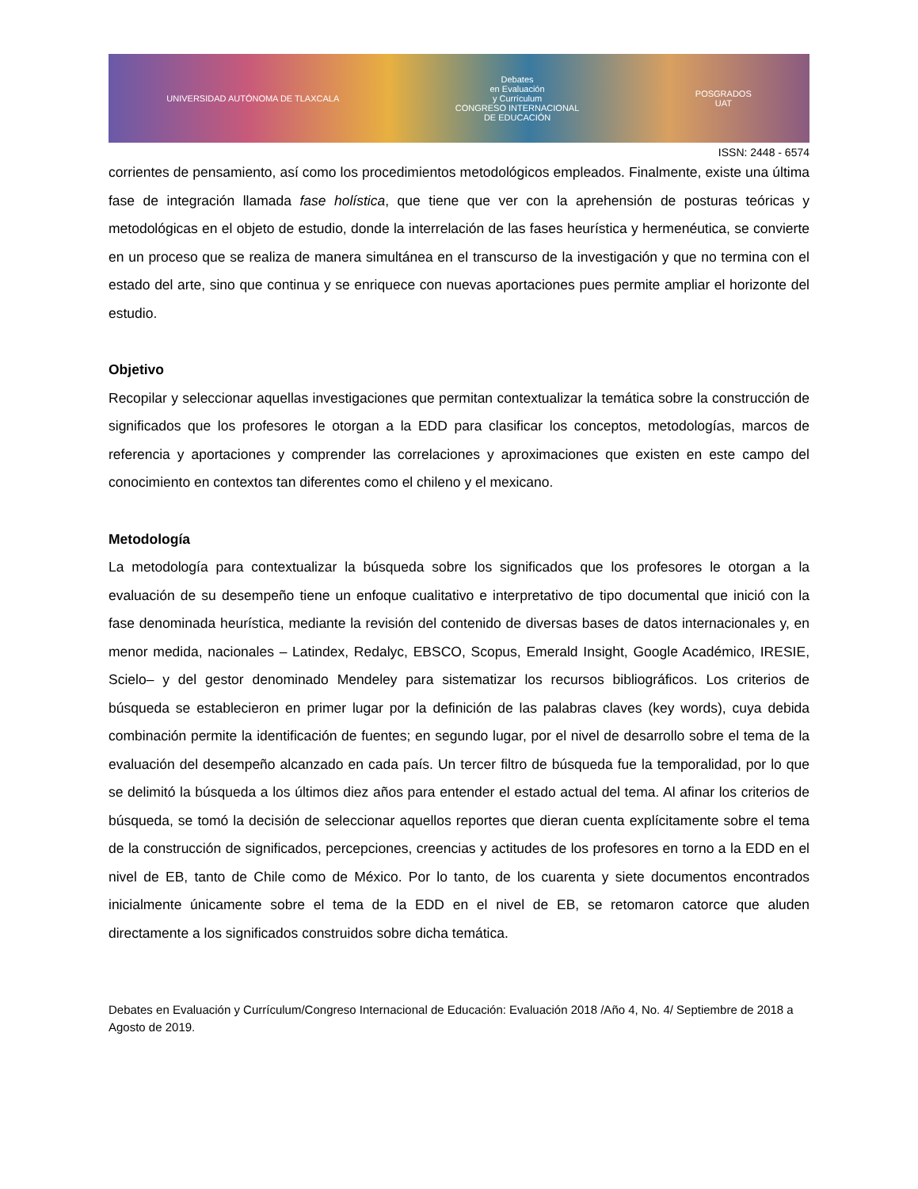UNIVERSIDAD AUTÓNOMA DE TLAXCALA
Debates
en Evaluación
y Currículum
CONGRESO INTERNACIONAL
DE EDUCACIÓN
POSGRADOS
UAT
ISSN: 2448 - 6574
corrientes de pensamiento, así como los procedimientos metodológicos empleados. Finalmente, existe una última fase de integración llamada fase holística, que tiene que ver con la aprehensión de posturas teóricas y metodológicas en el objeto de estudio, donde la interrelación de las fases heurística y hermenéutica, se convierte en un proceso que se realiza de manera simultánea en el transcurso de la investigación y que no termina con el estado del arte, sino que continua y se enriquece con nuevas aportaciones pues permite ampliar el horizonte del estudio.
Objetivo
Recopilar y seleccionar aquellas investigaciones que permitan contextualizar la temática sobre la construcción de significados que los profesores le otorgan a la EDD para clasificar los conceptos, metodologías, marcos de referencia y aportaciones y comprender las correlaciones y aproximaciones que existen en este campo del conocimiento en contextos tan diferentes como el chileno y el mexicano.
Metodología
La metodología para contextualizar la búsqueda sobre los significados que los profesores le otorgan a la evaluación de su desempeño tiene un enfoque cualitativo e interpretativo de tipo documental que inició con la fase denominada heurística, mediante la revisión del contenido de diversas bases de datos internacionales y, en menor medida, nacionales – Latindex, Redalyc, EBSCO, Scopus, Emerald Insight, Google Académico, IRESIE, Scielo– y del gestor denominado Mendeley para sistematizar los recursos bibliográficos. Los criterios de búsqueda se establecieron en primer lugar por la definición de las palabras claves (key words), cuya debida combinación permite la identificación de fuentes; en segundo lugar, por el nivel de desarrollo sobre el tema de la evaluación del desempeño alcanzado en cada país. Un tercer filtro de búsqueda fue la temporalidad, por lo que se delimitó la búsqueda a los últimos diez años para entender el estado actual del tema. Al afinar los criterios de búsqueda, se tomó la decisión de seleccionar aquellos reportes que dieran cuenta explícitamente sobre el tema de la construcción de significados, percepciones, creencias y actitudes de los profesores en torno a la EDD en el nivel de EB, tanto de Chile como de México. Por lo tanto, de los cuarenta y siete documentos encontrados inicialmente únicamente sobre el tema de la EDD en el nivel de EB, se retomaron catorce que aluden directamente a los significados construidos sobre dicha temática.
Debates en Evaluación y Currículum/Congreso Internacional de Educación: Evaluación 2018 /Año 4, No. 4/ Septiembre de 2018 a Agosto de 2019.